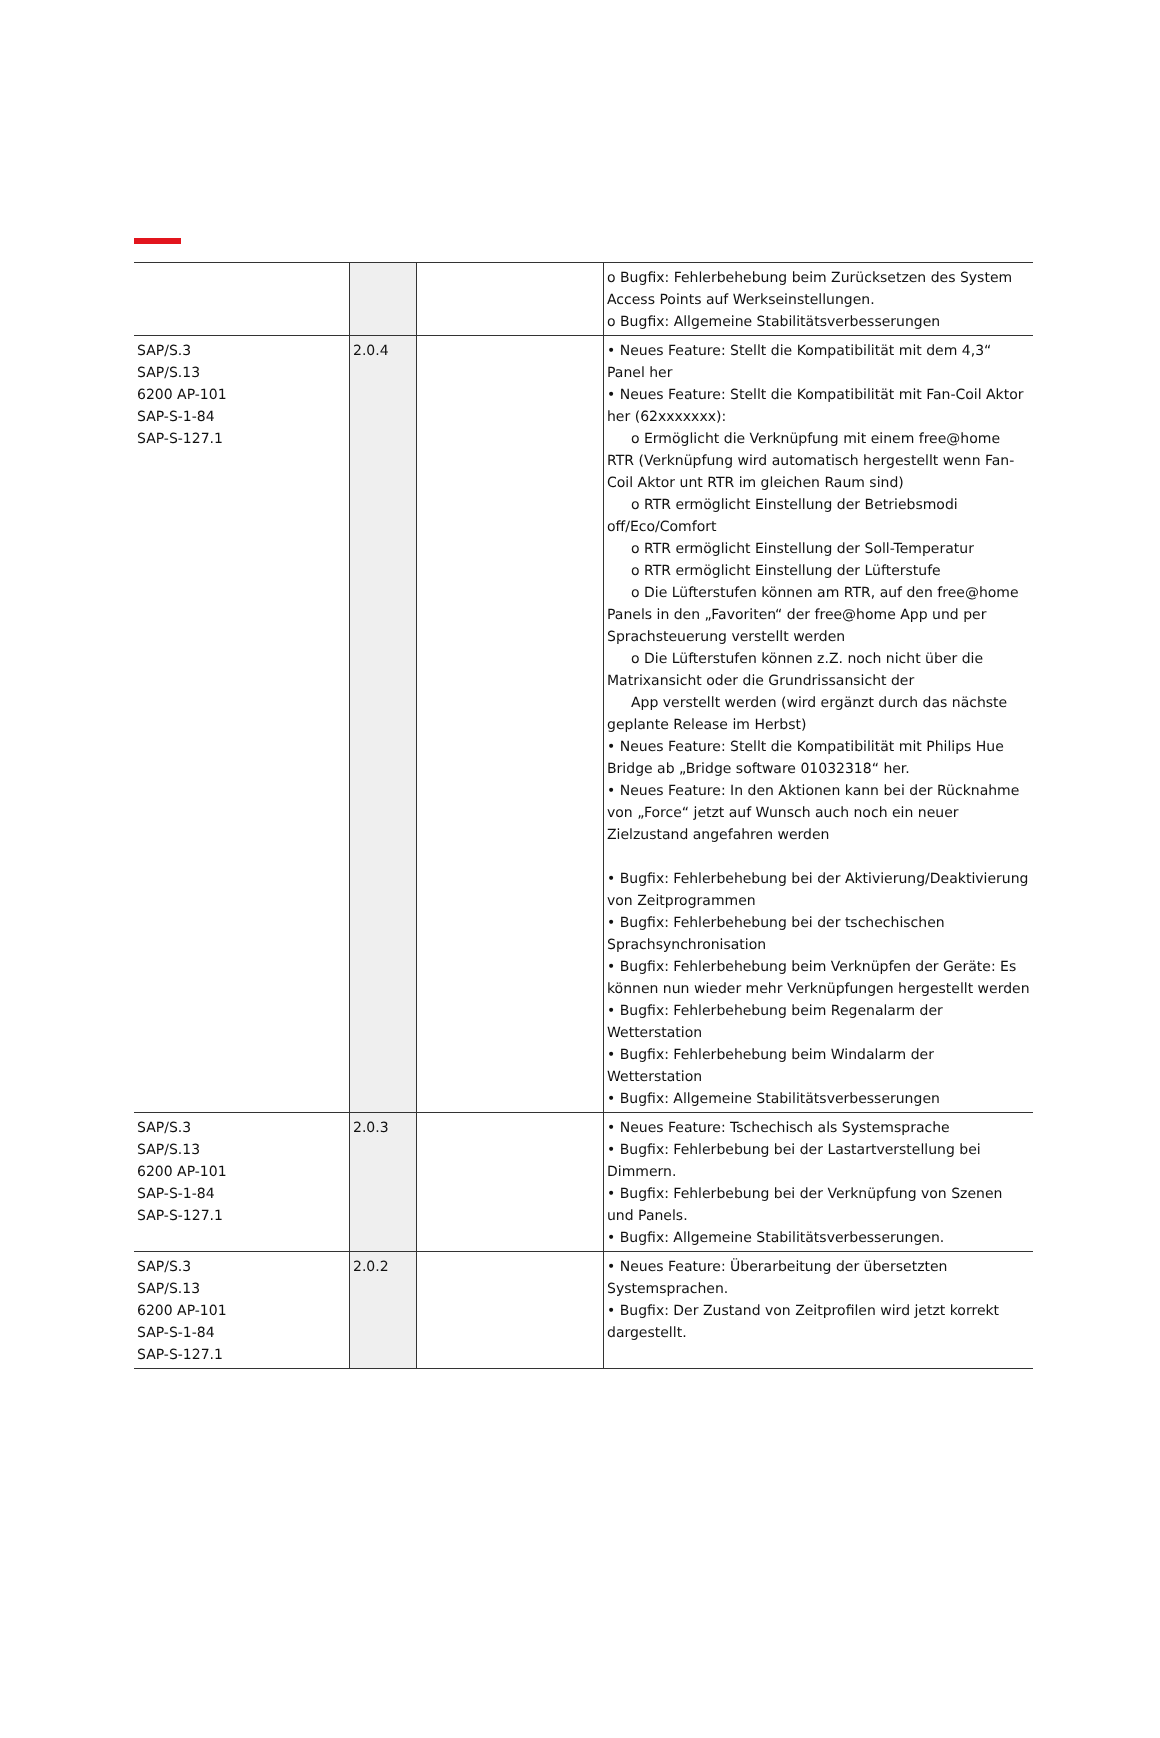| | | | o Bugfix: Fehlerbehebung beim Zurücksetzen des System Access Points auf Werkseinstellungen. o Bugfix: Allgemeine Stabilitätsverbesserungen |
| SAP/S.3 SAP/S.13 6200 AP-101 SAP-S-1-84 SAP-S-127.1 | 2.0.4 | | • Neues Feature: Stellt die Kompatibilität mit dem 4,3“ Panel her • Neues Feature: Stellt die Kompatibilität mit Fan-Coil Aktor her (62xxxxxxx): o Ermöglicht die Verknüpfung mit einem free@home RTR (Verknüpfung wird automatisch hergestellt wenn Fan-Coil Aktor unt RTR im gleichen Raum sind) o RTR ermöglicht Einstellung der Betriebsmodi off/Eco/Comfort o RTR ermöglicht Einstellung der Soll-Temperatur o RTR ermöglicht Einstellung der Lüfterstufe o Die Lüfterstufen können am RTR, auf den free@home Panels in den „Favoriten“ der free@home App und per Sprachsteuerung verstellt werden o Die Lüfterstufen können z.Z. noch nicht über die Matrixansicht oder die Grundrissansicht der App verstellt werden (wird ergänzt durch das nächste geplante Release im Herbst) • Neues Feature: Stellt die Kompatibilität mit Philips Hue Bridge ab „Bridge software 01032318“ her. • Neues Feature: In den Aktionen kann bei der Rücknahme von „Force“ jetzt auf Wunsch auch noch ein neuer Zielzustand angefahren werden • Bugfix: Fehlerbehebung bei der Aktivierung/Deaktivierung von Zeitprogrammen • Bugfix: Fehlerbehebung bei der tschechischen Sprachsynchronisation • Bugfix: Fehlerbehebung beim Verknüpfen der Geräte: Es können nun wieder mehr Verknüpfungen hergestellt werden • Bugfix: Fehlerbehebung beim Regenalarm der Wetterstation • Bugfix: Fehlerbehebung beim Windalarm der Wetterstation • Bugfix: Allgemeine Stabilitätsverbesserungen |
| SAP/S.3 SAP/S.13 6200 AP-101 SAP-S-1-84 SAP-S-127.1 | 2.0.3 | | • Neues Feature: Tschechisch als Systemsprache • Bugfix: Fehlerbebung bei der Lastartverstellung bei Dimmern. • Bugfix: Fehlerbebung bei der Verknüpfung von Szenen und Panels. • Bugfix: Allgemeine Stabilitätsverbesserungen. |
| SAP/S.3 SAP/S.13 6200 AP-101 SAP-S-1-84 SAP-S-127.1 | 2.0.2 | | • Neues Feature: Überarbeitung der übersetzten Systemsprachen. • Bugfix: Der Zustand von Zeitprofilen wird jetzt korrekt dargestellt. |